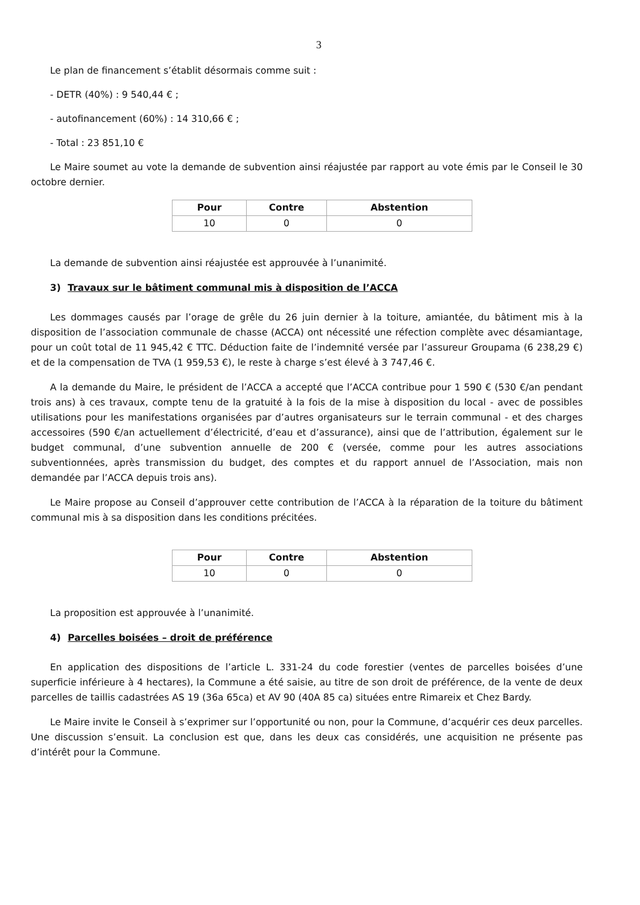3
Le plan de financement s’établit désormais comme suit :
- DETR (40%) : 9 540,44 € ;
- autofinancement (60%) : 14 310,66 € ;
- Total : 23 851,10 €
Le Maire soumet au vote la demande de subvention ainsi réajustée par rapport au vote émis par le Conseil le 30 octobre dernier.
| Pour | Contre | Abstention |
| --- | --- | --- |
| 10 | 0 | 0 |
La demande de subvention ainsi réajustée est approuvée à l’unanimité.
3) Travaux sur le bâtiment communal mis à disposition de l’ACCA
Les dommages causés par l’orage de grêle du 26 juin dernier à la toiture, amiantée, du bâtiment mis à la disposition de l’association communale de chasse (ACCA) ont nécessité une réfection complète avec désamiantage, pour un coût total de 11 945,42 € TTC. Déduction faite de l’indemnité versée par l’assureur Groupama (6 238,29 €) et de la compensation de TVA (1 959,53 €), le reste à charge s’est élevé à 3 747,46 €.
A la demande du Maire, le président de l’ACCA a accepté que l’ACCA contribue pour 1 590 € (530 €/an pendant trois ans) à ces travaux, compte tenu de la gratuité à la fois de la mise à disposition du local - avec de possibles utilisations pour les manifestations organisées par d’autres organisateurs sur le terrain communal - et des charges accessoires (590 €/an actuellement d’électricité, d’eau et d’assurance), ainsi que de l’attribution, également sur le budget communal, d’une subvention annuelle de 200 € (versée, comme pour les autres associations subventionnées, après transmission du budget, des comptes et du rapport annuel de l’Association, mais non demandée par l’ACCA depuis trois ans).
Le Maire propose au Conseil d’approuver cette contribution de l’ACCA à la réparation de la toiture du bâtiment communal mis à sa disposition dans les conditions précitées.
| Pour | Contre | Abstention |
| --- | --- | --- |
| 10 | 0 | 0 |
La proposition est approuvée à l’unanimité.
4) Parcelles boisées – droit de préférence
En application des dispositions de l’article L. 331-24 du code forestier (ventes de parcelles boisées d’une superficie inférieure à 4 hectares), la Commune a été saisie, au titre de son droit de préférence, de la vente de deux parcelles de taillis cadastrées AS 19 (36a 65ca) et AV 90 (40A 85 ca) situées entre Rimareix et Chez Bardy.
Le Maire invite le Conseil à s’exprimer sur l’opportunité ou non, pour la Commune, d’acquérir ces deux parcelles. Une discussion s’ensuit. La conclusion est que, dans les deux cas considérés, une acquisition ne présente pas d’intérêt pour la Commune.